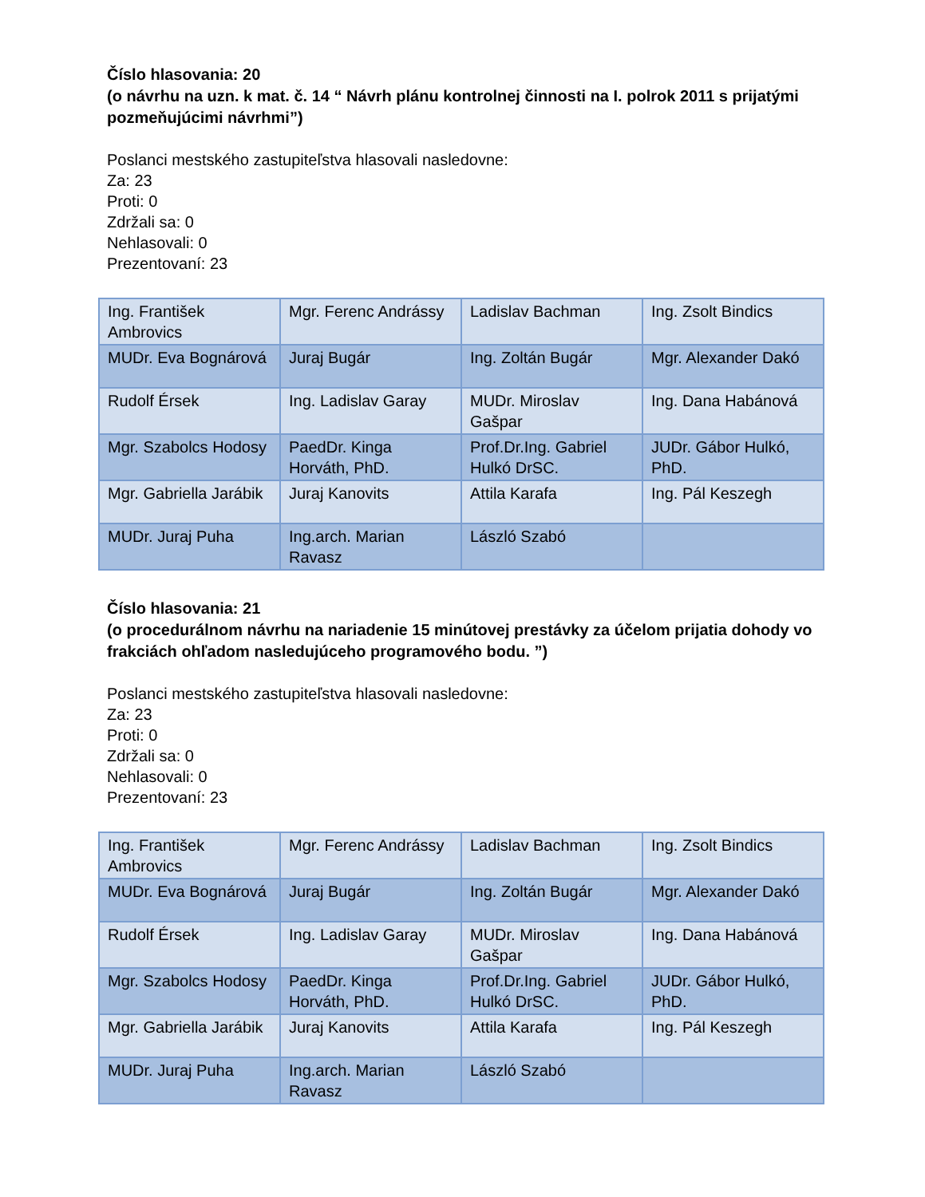Číslo hlasovania: 20
(o návrhu na uzn. k mat. č. 14 “ Návrh plánu kontrolnej činnosti na I. polrok 2011 s prijatými pozmeňujúcimi návrhmi”)
Poslanci mestského zastupiteľstva hlasovali nasledovne:
Za: 23
Proti: 0
Zdržali sa: 0
Nehlasovali: 0
Prezentovaní: 23
| Ing. František Ambrovics | Mgr. Ferenc Andrássy | Ladislav Bachman | Ing. Zsolt Bindics |
| MUDr. Eva Bognárová | Juraj Bugár | Ing. Zoltán Bugár | Mgr. Alexander Dakó |
| Rudolf Érsek | Ing. Ladislav Garay | MUDr. Miroslav Gašpar | Ing. Dana Habánová |
| Mgr. Szabolcs Hodosy | PaedDr. Kinga Horváth, PhD. | Prof.Dr.Ing. Gabriel Hulkó DrSC. | JUDr. Gábor Hulkó, PhD. |
| Mgr. Gabriella Jarábik | Juraj Kanovits | Attila Karafa | Ing. Pál Keszegh |
| MUDr. Juraj Puha | Ing.arch. Marian Ravasz | László Szabó | |
Číslo hlasovania: 21
(o procedurálnom návrhu na nariadenie 15 minútovej prestávky za účelom prijatia dohody vo frakciách ohľadom nasledujúceho programového bodu. ”)
Poslanci mestského zastupiteľstva hlasovali nasledovne:
Za: 23
Proti: 0
Zdržali sa: 0
Nehlasovali: 0
Prezentovaní: 23
| Ing. František Ambrovics | Mgr. Ferenc Andrássy | Ladislav Bachman | Ing. Zsolt Bindics |
| MUDr. Eva Bognárová | Juraj Bugár | Ing. Zoltán Bugár | Mgr. Alexander Dakó |
| Rudolf Érsek | Ing. Ladislav Garay | MUDr. Miroslav Gašpar | Ing. Dana Habánová |
| Mgr. Szabolcs Hodosy | PaedDr. Kinga Horváth, PhD. | Prof.Dr.Ing. Gabriel Hulkó DrSC. | JUDr. Gábor Hulkó, PhD. |
| Mgr. Gabriella Jarábik | Juraj Kanovits | Attila Karafa | Ing. Pál Keszegh |
| MUDr. Juraj Puha | Ing.arch. Marian Ravasz | László Szabó | |